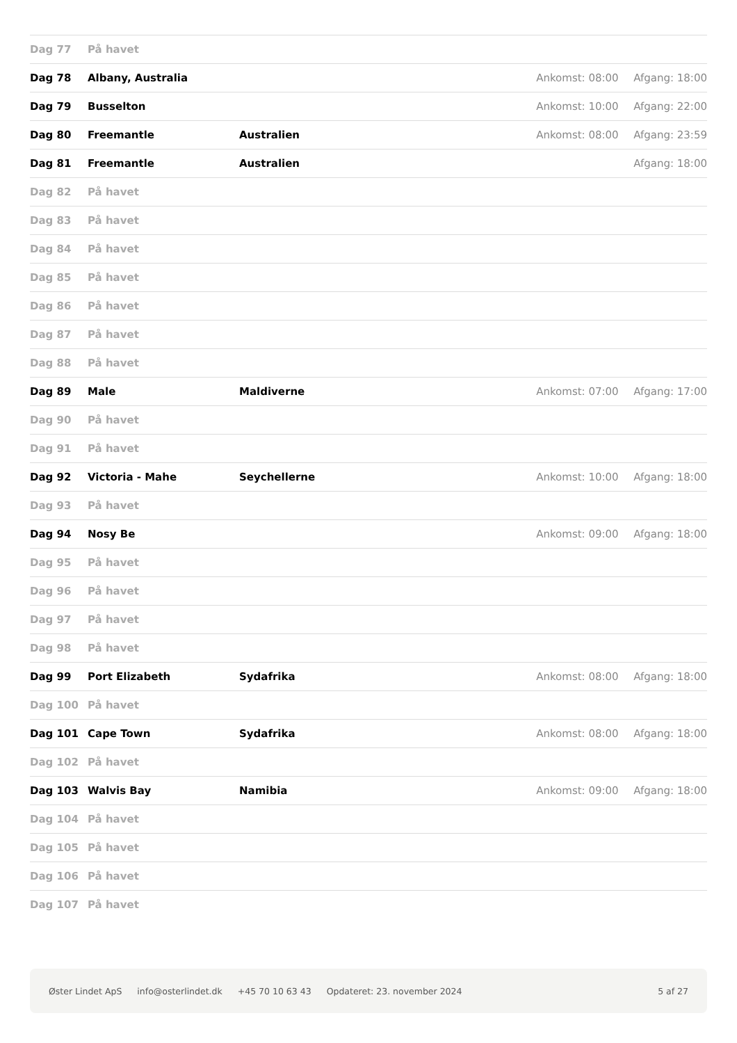| Dag 77 | På havet | | | |
| Dag 78 | Albany, Australia | | Ankomst: 08:00 | Afgang: 18:00 |
| Dag 79 | Busselton | | Ankomst: 10:00 | Afgang: 22:00 |
| Dag 80 | Freemantle | Australien | Ankomst: 08:00 | Afgang: 23:59 |
| Dag 81 | Freemantle | Australien | | Afgang: 18:00 |
| Dag 82 | På havet | | | |
| Dag 83 | På havet | | | |
| Dag 84 | På havet | | | |
| Dag 85 | På havet | | | |
| Dag 86 | På havet | | | |
| Dag 87 | På havet | | | |
| Dag 88 | På havet | | | |
| Dag 89 | Male | Maldiverne | Ankomst: 07:00 | Afgang: 17:00 |
| Dag 90 | På havet | | | |
| Dag 91 | På havet | | | |
| Dag 92 | Victoria - Mahe | Seychellerne | Ankomst: 10:00 | Afgang: 18:00 |
| Dag 93 | På havet | | | |
| Dag 94 | Nosy Be | | Ankomst: 09:00 | Afgang: 18:00 |
| Dag 95 | På havet | | | |
| Dag 96 | På havet | | | |
| Dag 97 | På havet | | | |
| Dag 98 | På havet | | | |
| Dag 99 | Port Elizabeth | Sydafrika | Ankomst: 08:00 | Afgang: 18:00 |
| Dag 100 | På havet | | | |
| Dag 101 | Cape Town | Sydafrika | Ankomst: 08:00 | Afgang: 18:00 |
| Dag 102 | På havet | | | |
| Dag 103 | Walvis Bay | Namibia | Ankomst: 09:00 | Afgang: 18:00 |
| Dag 104 | På havet | | | |
| Dag 105 | På havet | | | |
| Dag 106 | På havet | | | |
| Dag 107 | På havet | | | |
Øster Lindet ApS info@osterlindet.dk +45 70 10 63 43 Opdateret: 23. november 2024 5 af 27